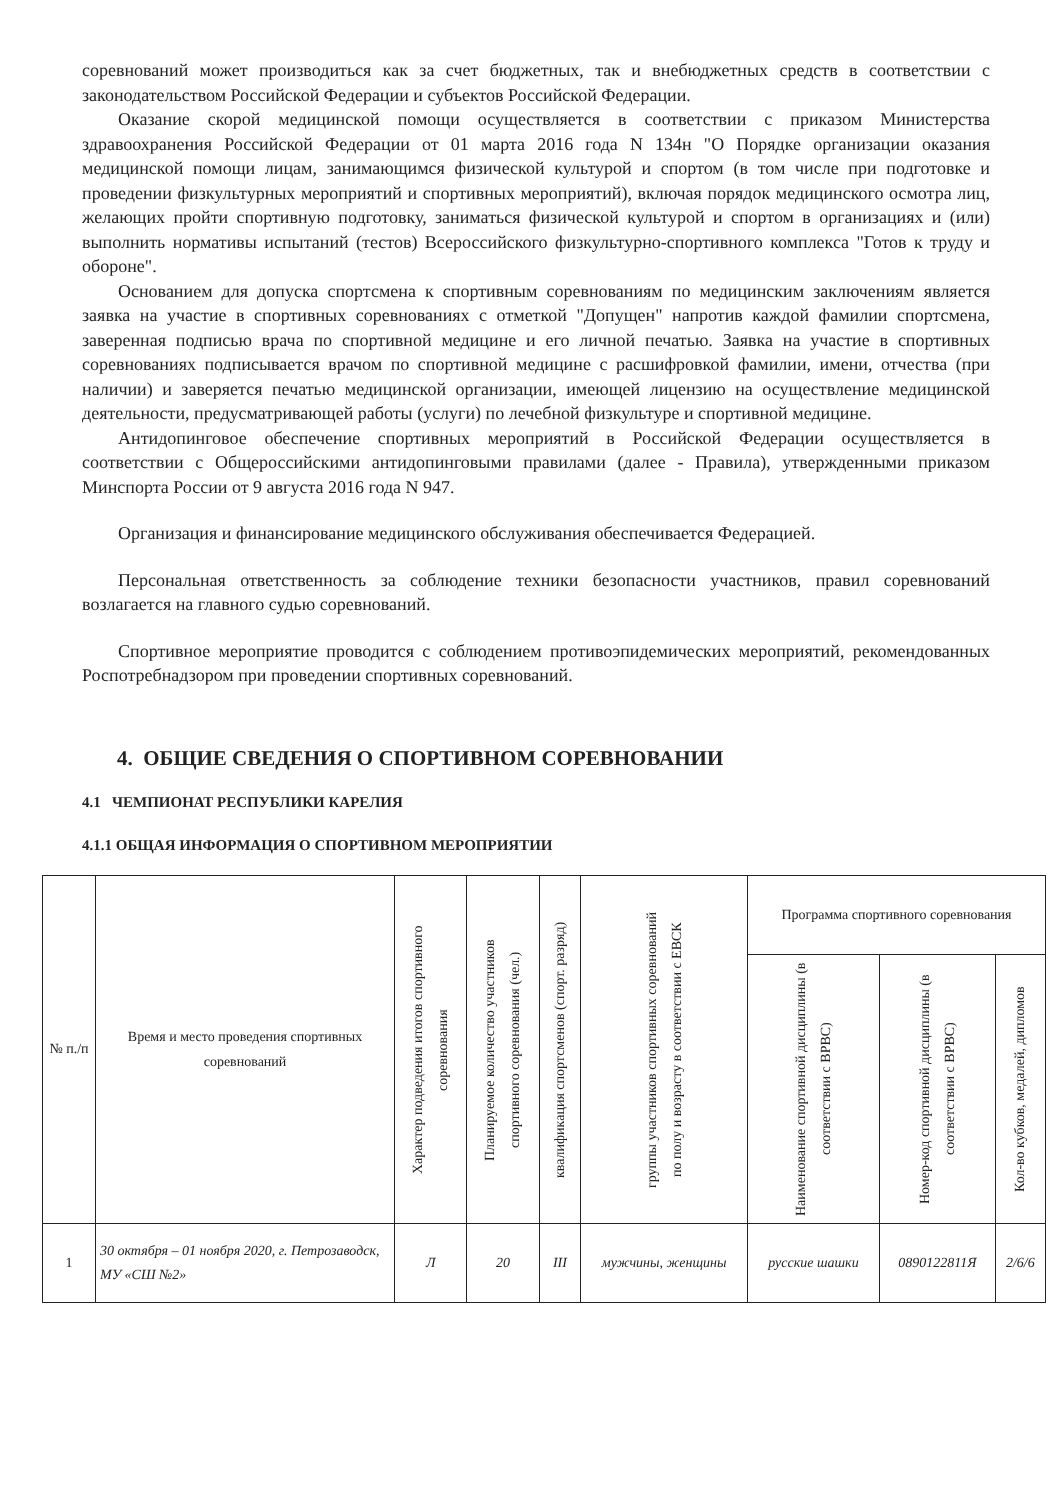соревнований может производиться как за счет бюджетных, так и внебюджетных средств в соответствии с законодательством Российской Федерации и субъектов Российской Федерации.
Оказание скорой медицинской помощи осуществляется в соответствии с приказом Министерства здравоохранения Российской Федерации от 01 марта 2016 года N 134н "О Порядке организации оказания медицинской помощи лицам, занимающимся физической культурой и спортом (в том числе при подготовке и проведении физкультурных мероприятий и спортивных мероприятий), включая порядок медицинского осмотра лиц, желающих пройти спортивную подготовку, заниматься физической культурой и спортом в организациях и (или) выполнить нормативы испытаний (тестов) Всероссийского физкультурно-спортивного комплекса "Готов к труду и обороне".
Основанием для допуска спортсмена к спортивным соревнованиям по медицинским заключениям является заявка на участие в спортивных соревнованиях с отметкой "Допущен" напротив каждой фамилии спортсмена, заверенная подписью врача по спортивной медицине и его личной печатью. Заявка на участие в спортивных соревнованиях подписывается врачом по спортивной медицине с расшифровкой фамилии, имени, отчества (при наличии) и заверяется печатью медицинской организации, имеющей лицензию на осуществление медицинской деятельности, предусматривающей работы (услуги) по лечебной физкультуре и спортивной медицине.
Антидопинговое обеспечение спортивных мероприятий в Российской Федерации осуществляется в соответствии с Общероссийскими антидопинговыми правилами (далее - Правила), утвержденными приказом Минспорта России от 9 августа 2016 года N 947.
Организация и финансирование медицинского обслуживания обеспечивается Федерацией.
Персональная ответственность за соблюдение техники безопасности участников, правил соревнований возлагается на главного судью соревнований.
Спортивное мероприятие проводится с соблюдением противоэпидемических мероприятий, рекомендованных Роспотребнадзором при проведении спортивных соревнований.
4. ОБЩИЕ СВЕДЕНИЯ О СПОРТИВНОМ СОРЕВНОВАНИИ
4.1 ЧЕМПИОНАТ РЕСПУБЛИКИ КАРЕЛИЯ
4.1.1 ОБЩАЯ ИНФОРМАЦИЯ О СПОРТИВНОМ МЕРОПРИЯТИИ
| № п./п | Время и место проведения спортивных соревнований | Характер подведения итогов спортивного соревнования | Планируемое количество участников спортивного соревнования (чел.) | квалификация спортсменов (спорт. разряд) | группы участников спортивных соревнований по полу и возрасту в соответствии с ЕВСК | Программа спортивного соревнования | | |
| --- | --- | --- | --- | --- | --- | --- | --- | --- |
| | | | | | | Наименование спортивной дисциплины (в соответствии с ВРВС) | Номер-код спортивной дисциплины (в соответствии с ВРВС) | Кол-во кубков, медалей, дипломов |
| 1 | 30 октября – 01 ноября 2020, г. Петрозаводск, МУ «СШ №2» | Л | 20 | III | мужчины, женщины | русские шашки | 0890122811Я | 2/6/6 |